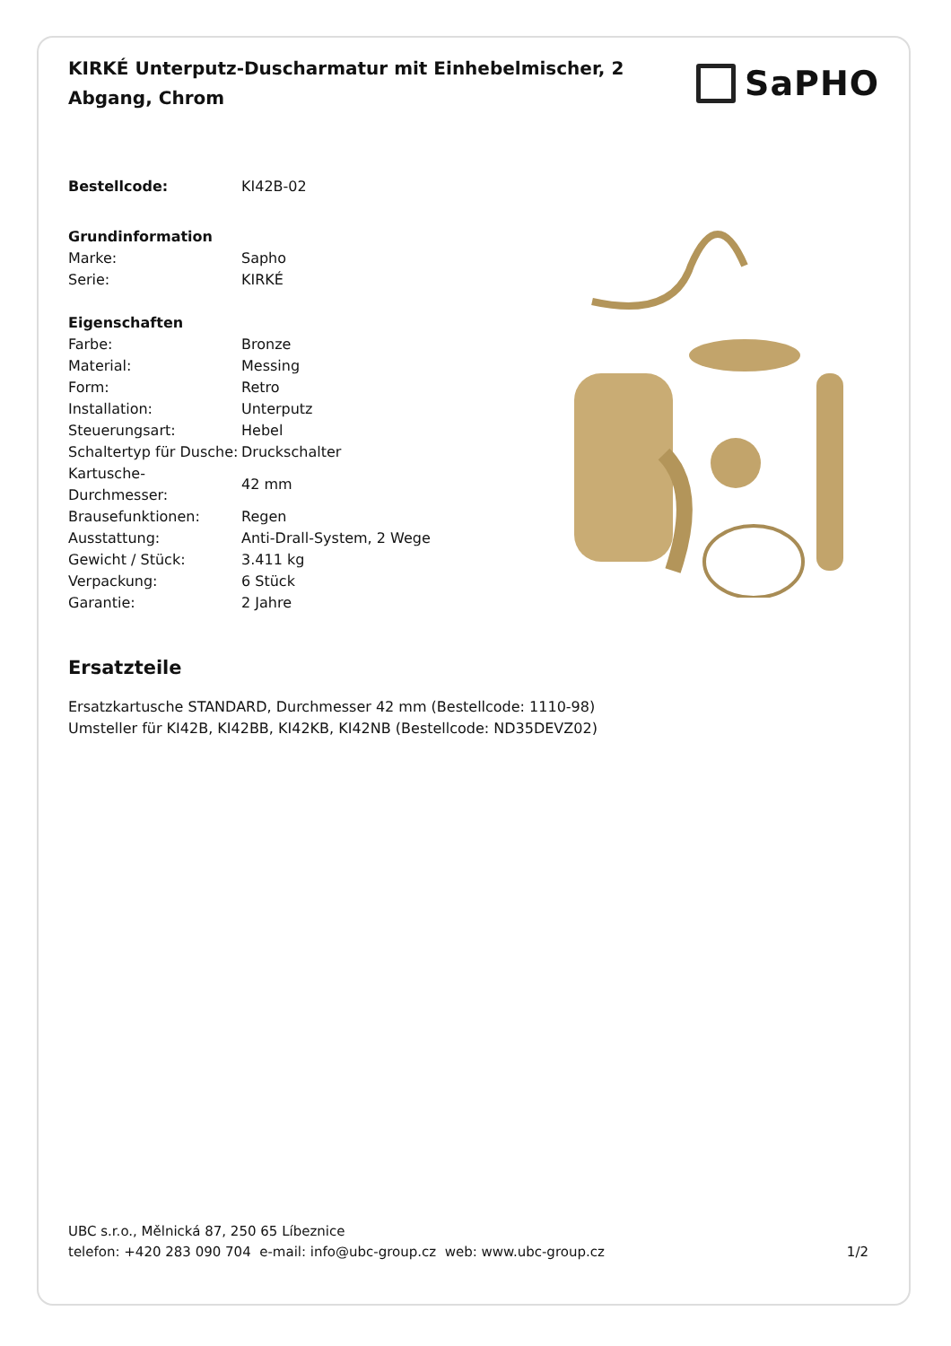KIRKÉ Unterputz-Duscharmatur mit Einhebelmischer, 2 Abgang, Chrom
SaPHO
| Bestellcode: | KI42B-02 |
| Grundinformation | |
| Marke: | Sapho |
| Serie: | KIRKÉ |
| Eigenschaften | |
| Farbe: | Bronze |
| Material: | Messing |
| Form: | Retro |
| Installation: | Unterputz |
| Steuerungsart: | Hebel |
| Schaltertyp für Dusche: | Druckschalter |
| Kartusche-Durchmesser: | 42 mm |
| Brausefunktionen: | Regen |
| Ausstattung: | Anti-Drall-System, 2 Wege |
| Gewicht / Stück: | 3.411 kg |
| Verpackung: | 6 Stück |
| Garantie: | 2 Jahre |
Ersatzteile
Ersatzkartusche STANDARD, Durchmesser 42 mm (Bestellcode: 1110-98)
Umsteller für KI42B, KI42BB, KI42KB, KI42NB (Bestellcode: ND35DEVZ02)
UBC s.r.o., Mělnická 87, 250 65 Líbeznice
telefon: +420 283 090 704 e-mail: info@ubc-group.cz web: www.ubc-group.cz 1/2